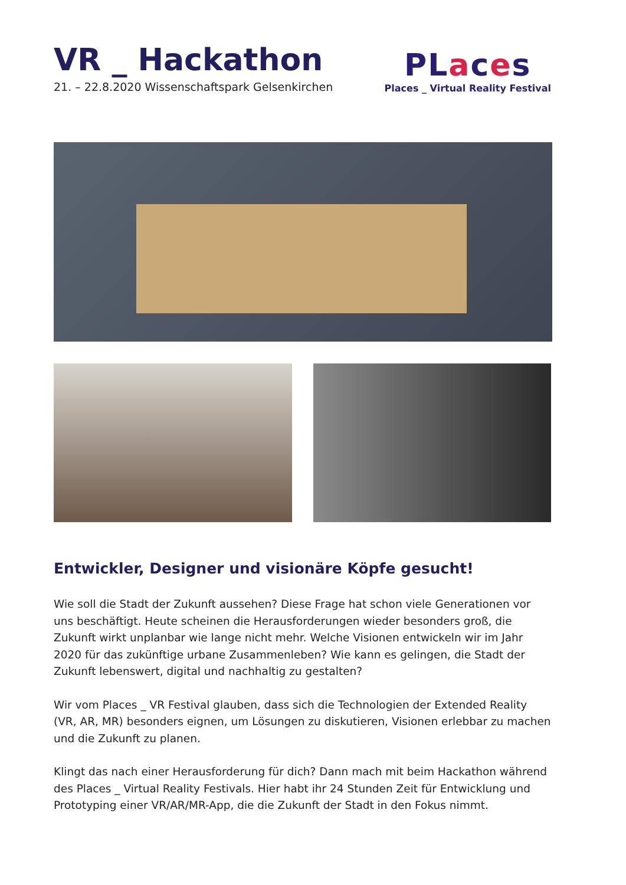VR _ Hackathon
21. – 22.8.2020 Wissenschaftspark Gelsenkirchen
PLaces
Places _ Virtual Reality Festival
Entwickler, Designer und visionäre Köpfe gesucht!
Wie soll die Stadt der Zukunft aussehen? Diese Frage hat schon viele Generationen vor uns beschäftigt. Heute scheinen die Herausforderungen wieder besonders groß, die Zukunft wirkt unplanbar wie lange nicht mehr. Welche Visionen entwickeln wir im Jahr 2020 für das zukünftige urbane Zusammenleben? Wie kann es gelingen, die Stadt der Zukunft lebenswert, digital und nachhaltig zu gestalten?
Wir vom Places _ VR Festival glauben, dass sich die Technologien der Extended Reality (VR, AR, MR) besonders eignen, um Lösungen zu diskutieren, Visionen erlebbar zu machen und die Zukunft zu planen.
Klingt das nach einer Herausforderung für dich? Dann mach mit beim Hackathon während des Places _ Virtual Reality Festivals. Hier habt ihr 24 Stunden Zeit für Entwicklung und Prototyping einer VR/AR/MR-App, die die Zukunft der Stadt in den Fokus nimmt.